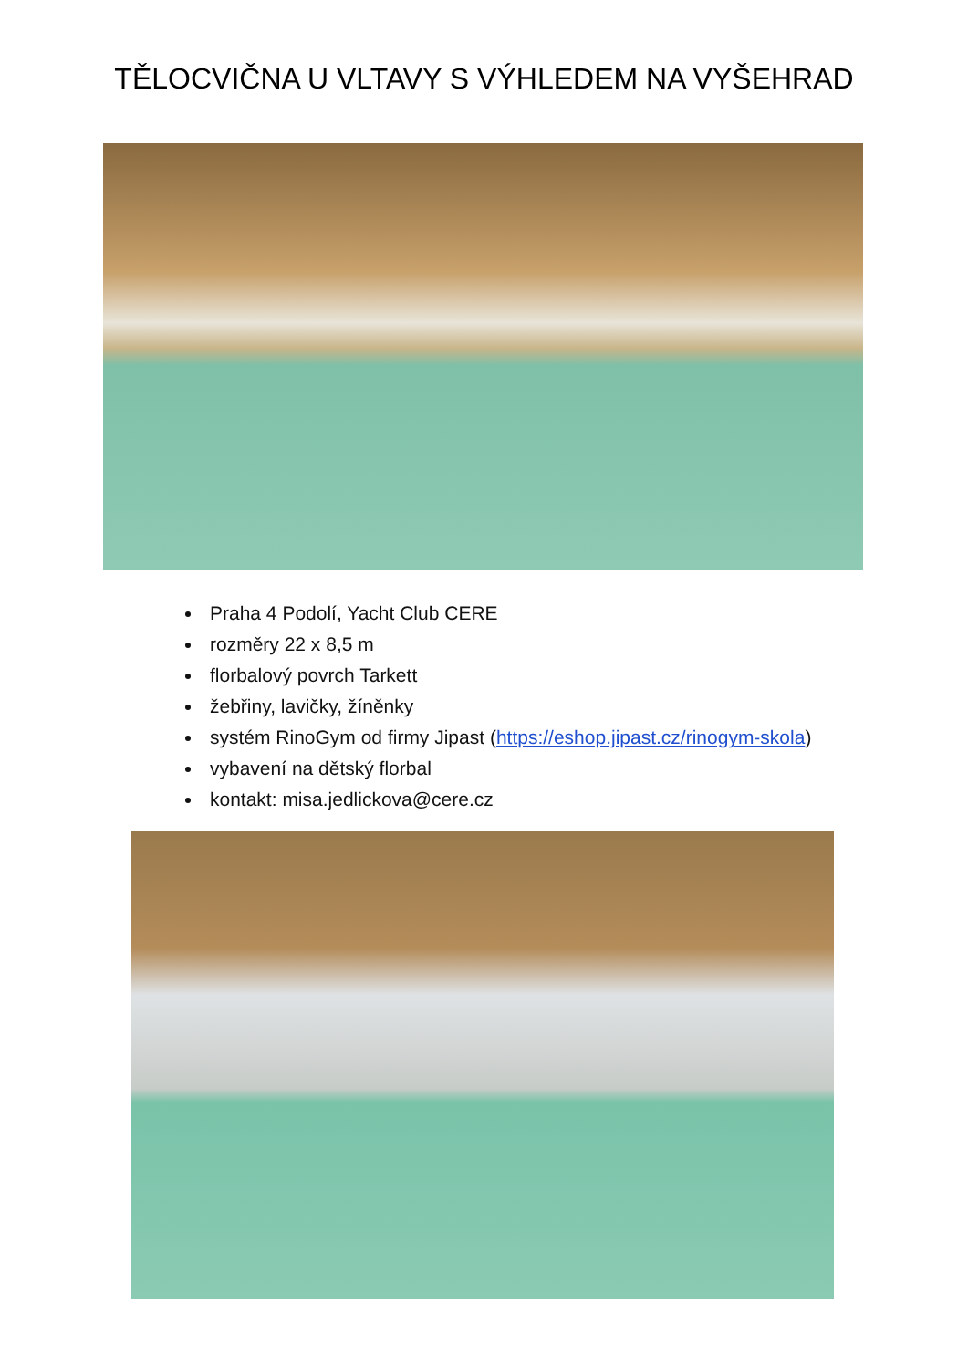TĚLOCVIČNA U VLTAVY S VÝHLEDEM NA VYŠEHRAD
Praha 4 Podolí, Yacht Club CERE
rozměry 22 x 8,5 m
florbalový povrch Tarkett
žebřiny, lavičky, žíněnky
systém RinoGym od firmy Jipast (https://eshop.jipast.cz/rinogym-skola)
vybavení na dětský florbal
kontakt: misa.jedlickova@cere.cz